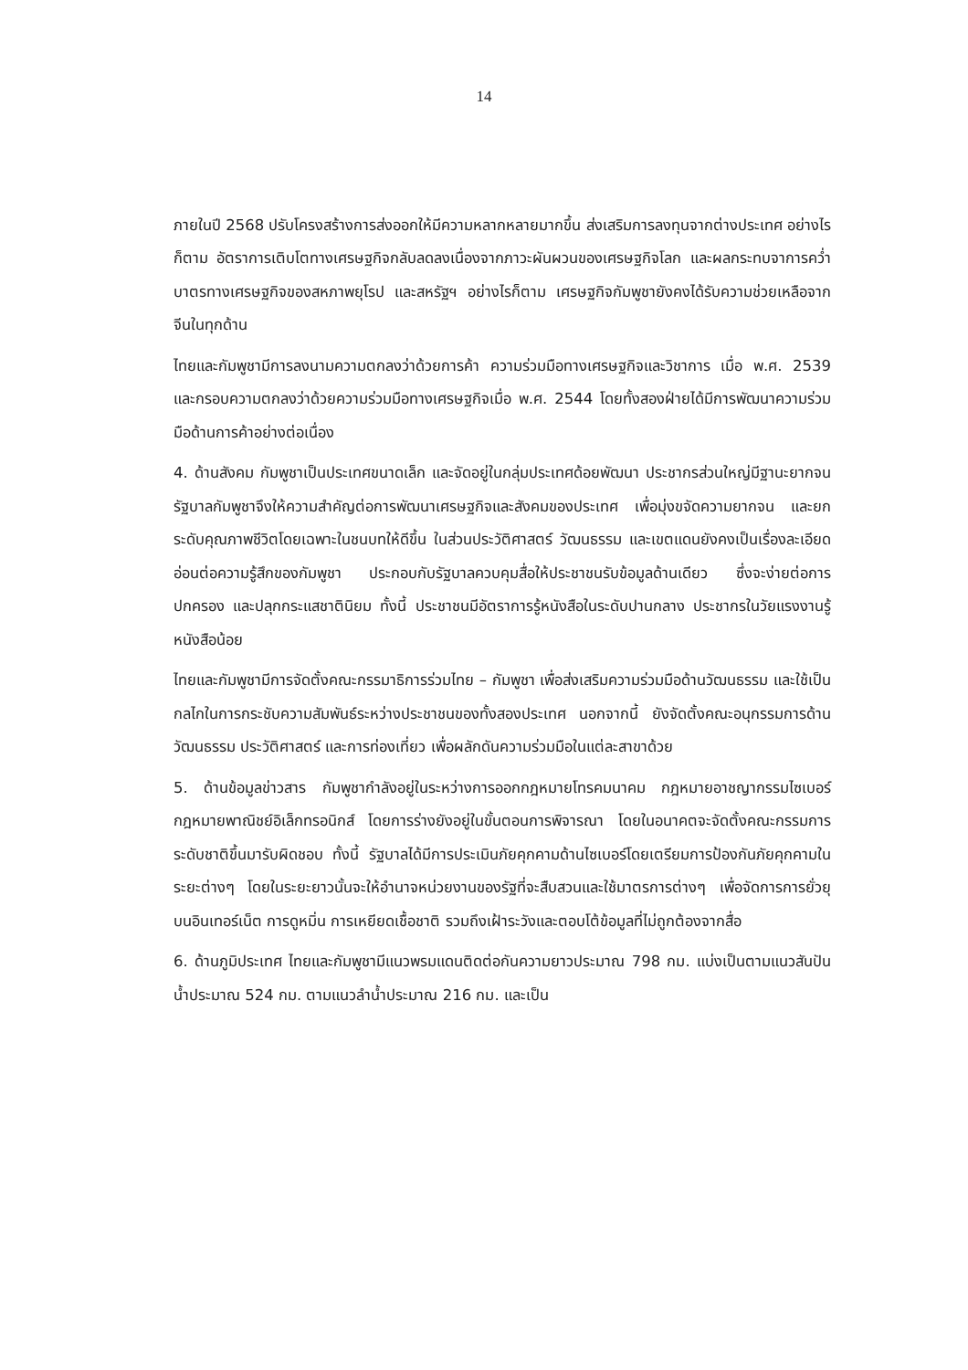14
ภายในปี 2568 ปรับโครงสร้างการส่งออกให้มีความหลากหลายมากขึ้น ส่งเสริมการลงทุนจากต่างประเทศ อย่างไรก็ตาม อัตราการเติบโตทางเศรษฐกิจกลับลดลงเนื่องจากภาวะผันผวนของเศรษฐกิจโลก และผลกระทบจาการคว่ำบาตรทางเศรษฐกิจของสหภาพยุโรป และสหรัฐฯ อย่างไรก็ตาม เศรษฐกิจกัมพูชายังคงได้รับความช่วยเหลือจากจีนในทุกด้าน
ไทยและกัมพูชามีการลงนามความตกลงว่าด้วยการค้า ความร่วมมือทางเศรษฐกิจและวิชาการ เมื่อ พ.ศ. 2539 และกรอบความตกลงว่าด้วยความร่วมมือทางเศรษฐกิจเมื่อ พ.ศ. 2544 โดยทั้งสองฝ่ายได้มีการพัฒนาความร่วมมือด้านการค้าอย่างต่อเนื่อง
4. ด้านสังคม กัมพูชาเป็นประเทศขนาดเล็ก และจัดอยู่ในกลุ่มประเทศด้อยพัฒนา ประชากรส่วนใหญ่มีฐานะยากจน รัฐบาลกัมพูชาจึงให้ความสำคัญต่อการพัฒนาเศรษฐกิจและสังคมของประเทศ เพื่อมุ่งขจัดความยากจน และยกระดับคุณภาพชีวิตโดยเฉพาะในชนบทให้ดีขึ้น ในส่วนประวัติศาสตร์ วัฒนธรรม และเขตแดนยังคงเป็นเรื่องละเอียดอ่อนต่อความรู้สึกของกัมพูชา ประกอบกับรัฐบาลควบคุมสื่อให้ประชาชนรับข้อมูลด้านเดียว ซึ่งจะง่ายต่อการปกครอง และปลุกกระแสชาตินิยม ทั้งนี้ ประชาชนมีอัตราการรู้หนังสือในระดับปานกลาง ประชากรในวัยแรงงานรู้หนังสือน้อย
ไทยและกัมพูชามีการจัดตั้งคณะกรรมาธิการร่วมไทย – กัมพูชา เพื่อส่งเสริมความร่วมมือด้านวัฒนธรรม และใช้เป็นกลไกในการกระชับความสัมพันธ์ระหว่างประชาชนของทั้งสองประเทศ นอกจากนี้ ยังจัดตั้งคณะอนุกรรมการด้านวัฒนธรรม ประวัติศาสตร์ และการท่องเที่ยว เพื่อผลักดันความร่วมมือในแต่ละสาขาด้วย
5. ด้านข้อมูลข่าวสาร กัมพูชากำลังอยู่ในระหว่างการออกกฎหมายโทรคมนาคม กฎหมายอาชญากรรมไซเบอร์ กฎหมายพาณิชย์อิเล็กทรอนิกส์ โดยการร่างยังอยู่ในขั้นตอนการพิจารณา โดยในอนาคตจะจัดตั้งคณะกรรมการระดับชาติขึ้นมารับผิดชอบ ทั้งนี้ รัฐบาลได้มีการประเมินภัยคุกคามด้านไซเบอร์โดยเตรียมการป้องกันภัยคุกคามในระยะต่างๆ โดยในระยะยาวนั้นจะให้อำนาจหน่วยงานของรัฐที่จะสืบสวนและใช้มาตรการต่างๆ เพื่อจัดการการยั่วยุบนอินเทอร์เน็ต การดูหมิ่น การเหยียดเชื้อชาติ รวมถึงเฝ้าระวังและตอบโต้ข้อมูลที่ไม่ถูกต้องจากสื่อ
6. ด้านภูมิประเทศ ไทยและกัมพูชามีแนวพรมแดนติดต่อกันความยาวประมาณ 798 กม. แบ่งเป็นตามแนวสันปันน้ำประมาณ 524 กม. ตามแนวลำน้ำประมาณ 216 กม. และเป็น